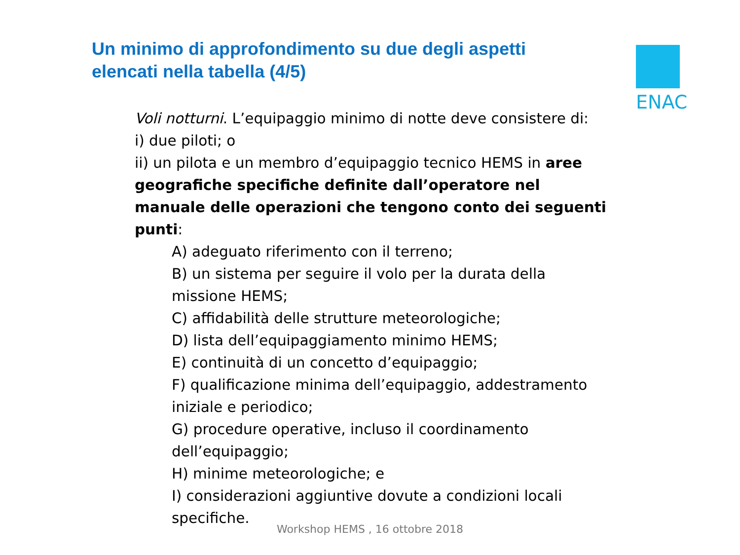Un minimo di approfondimento su due degli aspetti elencati nella tabella (4/5)
ENAC
Voli notturni. L’equipaggio minimo di notte deve consistere di:
i) due piloti; o
ii) un pilota e un membro d’equipaggio tecnico HEMS in aree geografiche specifiche definite dall’operatore nel manuale delle operazioni che tengono conto dei seguenti punti:
A) adeguato riferimento con il terreno;
B) un sistema per seguire il volo per la durata della missione HEMS;
C) affidabilità delle strutture meteorologiche;
D) lista dell’equipaggiamento minimo HEMS;
E) continuità di un concetto d’equipaggio;
F) qualificazione minima dell’equipaggio, addestramento iniziale e periodico;
G) procedure operative, incluso il coordinamento dell’equipaggio;
H) minime meteorologiche; e
I) considerazioni aggiuntive dovute a condizioni locali specifiche.
Workshop HEMS , 16 ottobre 2018